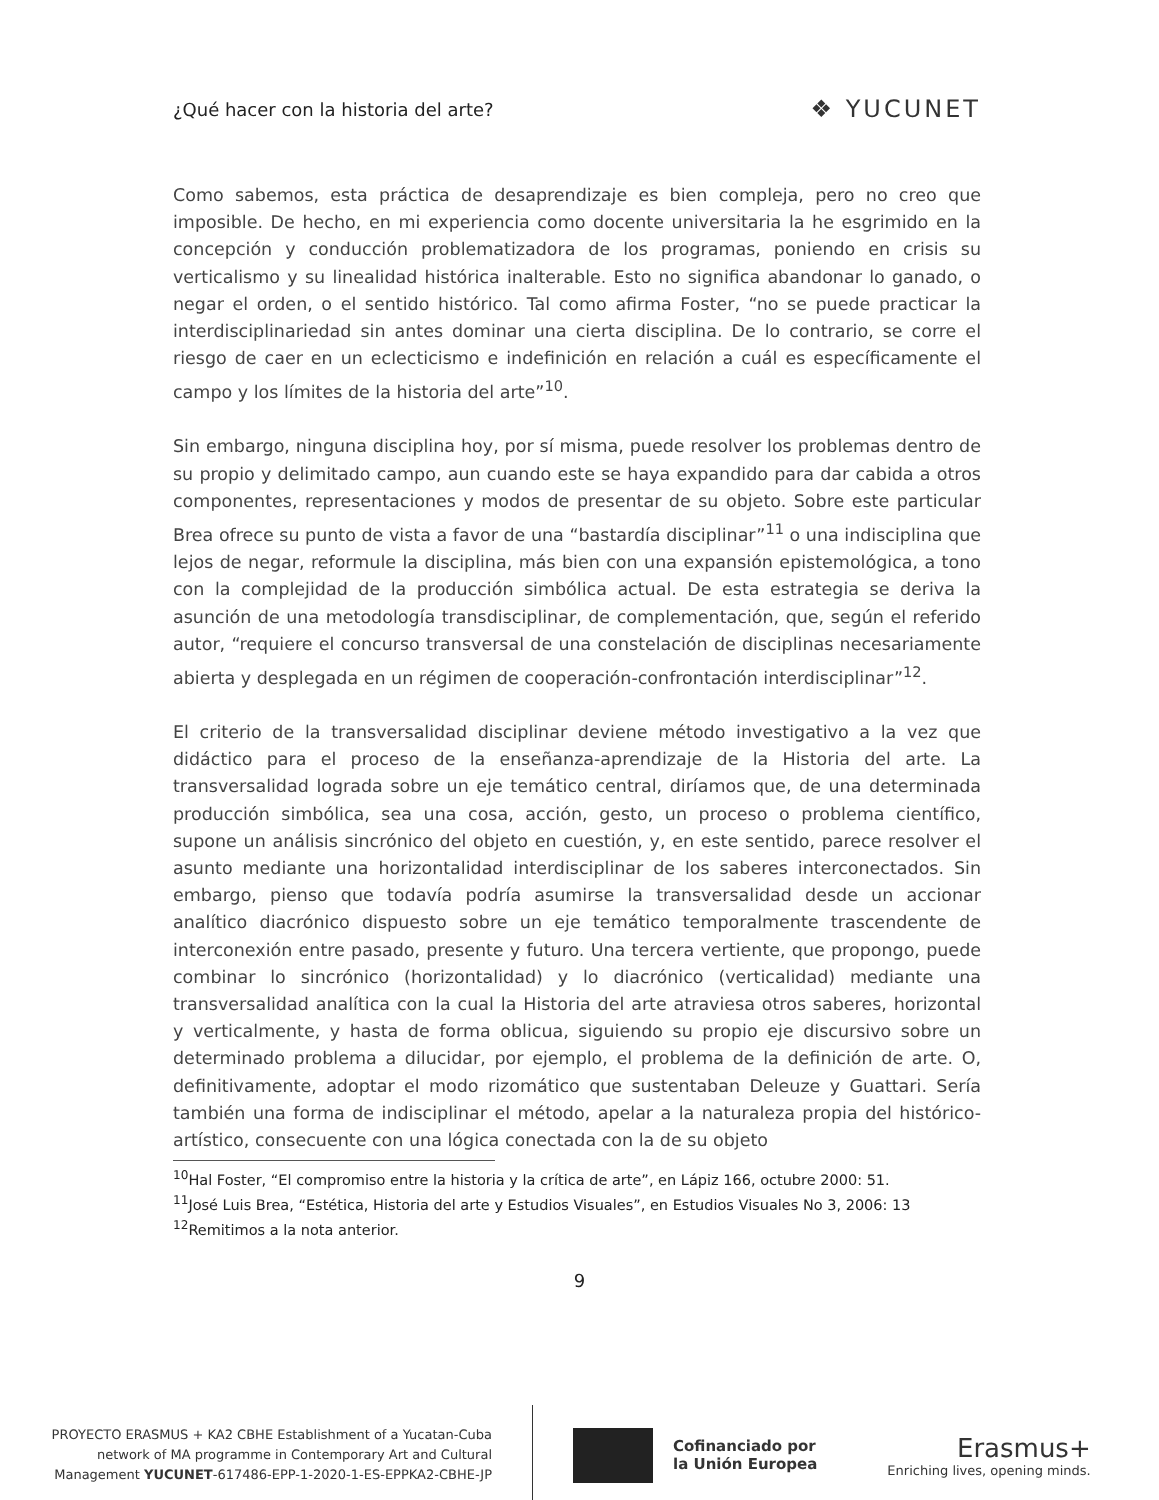¿Qué hacer con la historia del arte? ❖ YUCUNET
Como sabemos, esta práctica de desaprendizaje es bien compleja, pero no creo que imposible. De hecho, en mi experiencia como docente universitaria la he esgrimido en la concepción y conducción problematizadora de los programas, poniendo en crisis su verticalismo y su linealidad histórica inalterable. Esto no significa abandonar lo ganado, o negar el orden, o el sentido histórico. Tal como afirma Foster, “no se puede practicar la interdisciplinariedad sin antes dominar una cierta disciplina. De lo contrario, se corre el riesgo de caer en un eclecticismo e indefinición en relación a cuál es específicamente el campo y los límites de la historia del arte”<sup>10</sup>.
Sin embargo, ninguna disciplina hoy, por sí misma, puede resolver los problemas dentro de su propio y delimitado campo, aun cuando este se haya expandido para dar cabida a otros componentes, representaciones y modos de presentar de su objeto. Sobre este particular Brea ofrece su punto de vista a favor de una “bastardía disciplinar”<sup>11</sup> o una indisciplina que lejos de negar, reformule la disciplina, más bien con una expansión epistemológica, a tono con la complejidad de la producción simbólica actual. De esta estrategia se deriva la asunción de una metodología transdisciplinar, de complementación, que, según el referido autor, “requiere el concurso transversal de una constelación de disciplinas necesariamente abierta y desplegada en un régimen de cooperación-confrontación interdisciplinar”<sup>12</sup>.
El criterio de la transversalidad disciplinar deviene método investigativo a la vez que didáctico para el proceso de la enseñanza-aprendizaje de la Historia del arte. La transversalidad lograda sobre un eje temático central, diríamos que, de una determinada producción simbólica, sea una cosa, acción, gesto, un proceso o problema científico, supone un análisis sincrónico del objeto en cuestión, y, en este sentido, parece resolver el asunto mediante una horizontalidad interdisciplinar de los saberes interconectados. Sin embargo, pienso que todavía podría asumirse la transversalidad desde un accionar analítico diacrónico dispuesto sobre un eje temático temporalmente trascendente de interconexión entre pasado, presente y futuro. Una tercera vertiente, que propongo, puede combinar lo sincrónico (horizontalidad) y lo diacrónico (verticalidad) mediante una transversalidad analítica con la cual la Historia del arte atraviesa otros saberes, horizontal y verticalmente, y hasta de forma oblicua, siguiendo su propio eje discursivo sobre un determinado problema a dilucidar, por ejemplo, el problema de la definición de arte. O, definitivamente, adoptar el modo rizomático que sustentaban Deleuze y Guattari. Sería también una forma de indisciplinar el método, apelar a la naturaleza propia del histórico-artístico, consecuente con una lógica conectada con la de su objeto
<sup>10</sup> Hal Foster, “El compromiso entre la historia y la crítica de arte”, en Lápiz 166, octubre 2000: 51.
<sup>11</sup> José Luis Brea, “Estética, Historia del arte y Estudios Visuales”, en Estudios Visuales No 3, 2006: 13
<sup>12</sup> Remitimos a la nota anterior.
9
PROYECTO ERASMUS + KA2 CBHE Establishment of a Yucatan-Cuba
network of MA programme in Contemporary Art and Cultural
Management YUCUNET-617486-EPP-1-2020-1-ES-EPPKA2-CBHE-JP
Cofinanciado por
la Unión Europea
Erasmus+
Enriching lives, opening minds.